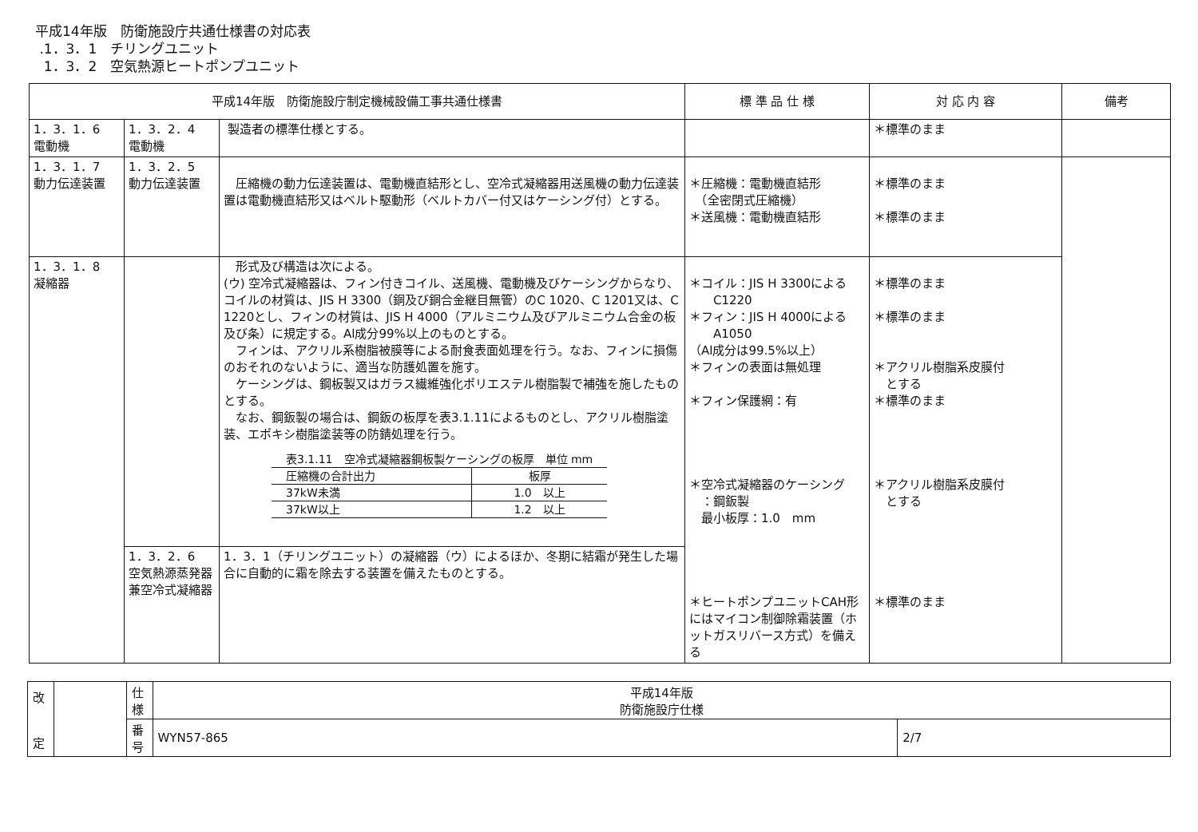平成14年版　防衛施設庁共通仕様書の対応表
.1．3．1　チリングユニット
1．3．2　空気熱源ヒートポンプユニット
| 平成14年版 防衛施設庁制定機械設備工事共通仕様書 | | | 標 準 品 仕 様 | 対 応 内 容 | 備考 |
| --- | --- | --- | --- | --- | --- |
| 1．3．1．6 電動機 | 1．3．2．4 電動機 | 製造者の標準仕様とする。 | | ＊標準のまま | |
| 1．3．1．7 動力伝達装置 | 1．3．2．5 動力伝達装置 | 圧縮機の動力伝達装置は、電動機直結形とし、空冷式凝縮器用送風機の動力伝達装置は電動機直結形又はベルト駆動形（ベルトカバー付又はケーシング付）とする。 | ＊圧縮機：電動機直結形 （全密閉式圧縮機） ＊送風機：電動機直結形 | ＊標準のまま ＊標準のまま | |
| 1．3．1．8 凝縮器 | | 形式及び構造は次による。 (ウ) 空冷式凝縮器は、フィン付きコイル、送風機、電動機及びケーシングからなり、コイルの材質は、JIS H 3300（銅及び銅合金継目無管）のC 1020、C 1201又は、C 1220とし、フィンの材質は、JIS H 4000（アルミニウム及びアルミニウム合金の板及び条）に規定する。Al成分99%以上のものとする。 フィンは、アクリル系樹脂被膜等による耐食表面処理を行う。なお、フィンに損傷のおそれのないように、適当な防護処置を施す。 ケーシングは、鋼板製又はガラス繊維強化ポリエステル樹脂製で補強を施したものとする。 なお、鋼鈑製の場合は、鋼鈑の板厚を表3.1.11によるものとし、アクリル樹脂塗装、エポキシ樹脂塗装等の防錆処理を行う。 / 表3.1.11 空冷式凝縮器鋼板製ケーシングの板厚 単位 mm / / / 圧縮機の合計出力 / 板厚 / / 37kW未満 / 1.0 以上 / / 37kW以上 / 1.2 以上 / | ＊コイル：JIS H 3300による C1220 ＊フィン：JIS H 4000による A1050 （Al成分は99.5%以上） ＊フィンの表面は無処理 ＊フィン保護網：有 ＊空冷式凝縮器のケーシング ：鋼鈑製 最小板厚：1.0 mm ＊ヒートポンプユニットCAH形にはマイコン制御除霜装置（ホットガスリバース方式）を備える | ＊標準のまま ＊標準のまま ＊アクリル樹脂系皮膜付 とする ＊標準のまま ＊アクリル樹脂系皮膜付 とする ＊標準のまま | |
| | 1．3．2．6 空気熱源蒸発器兼空冷式凝縮器 | 1．3．1（チリングユニット）の凝縮器（ウ）によるほか、冬期に結霜が発生した場合に自動的に霜を除去する装置を備えたものとする。 | | | |
| 改 定 | | 仕 様 | 平成14年版 防衛施設庁仕様 | |
| | | 番 号 | WYN57-865 | 2/7 |